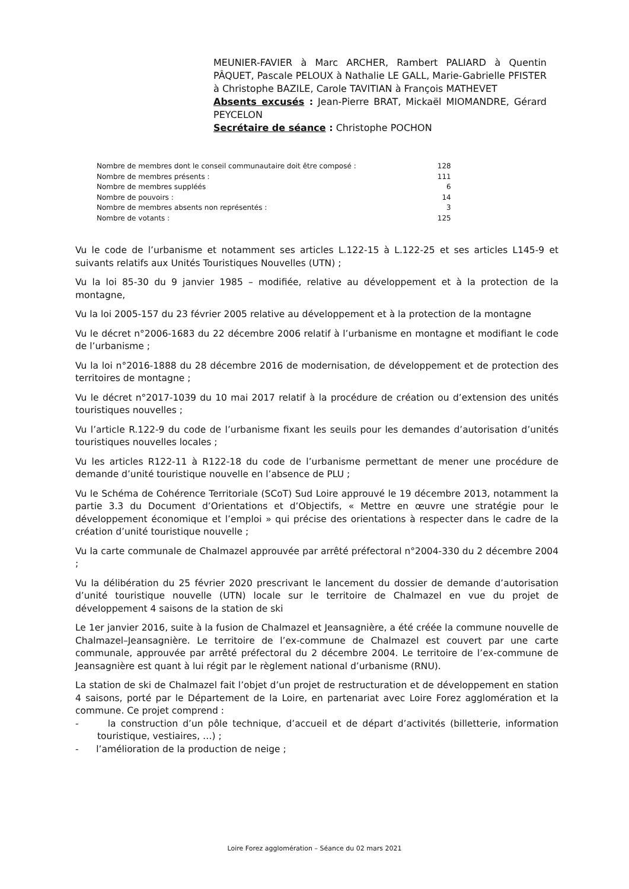MEUNIER-FAVIER à Marc ARCHER, Rambert PALIARD à Quentin PÂQUET, Pascale PELOUX à Nathalie LE GALL, Marie-Gabrielle PFISTER à Christophe BAZILE, Carole TAVITIAN à François MATHEVET
Absents excusés : Jean-Pierre BRAT, Mickaël MIOMANDRE, Gérard PEYCELON
Secrétaire de séance : Christophe POCHON
| Nombre de membres dont le conseil communautaire doit être composé : | 128 |
| Nombre de membres présents : | 111 |
| Nombre de membres suppléés | 6 |
| Nombre de pouvoirs : | 14 |
| Nombre de membres absents non représentés : | 3 |
| Nombre de votants : | 125 |
Vu le code de l’urbanisme et notamment ses articles L.122-15 à L.122-25 et ses articles L145-9 et suivants relatifs aux Unités Touristiques Nouvelles (UTN) ;
Vu la loi 85-30 du 9 janvier 1985 – modifiée, relative au développement et à la protection de la montagne,
Vu la loi 2005-157 du 23 février 2005 relative au développement et à la protection de la montagne
Vu le décret n°2006-1683 du 22 décembre 2006 relatif à l’urbanisme en montagne et modifiant le code de l’urbanisme ;
Vu la loi n°2016-1888 du 28 décembre 2016 de modernisation, de développement et de protection des territoires de montagne ;
Vu le décret n°2017-1039 du 10 mai 2017 relatif à la procédure de création ou d’extension des unités touristiques nouvelles ;
Vu l’article R.122-9 du code de l’urbanisme fixant les seuils pour les demandes d’autorisation d’unités touristiques nouvelles locales ;
Vu les articles R122-11 à R122-18 du code de l’urbanisme permettant de mener une procédure de demande d’unité touristique nouvelle en l’absence de PLU ;
Vu le Schéma de Cohérence Territoriale (SCoT) Sud Loire approuvé le 19 décembre 2013, notamment la partie 3.3 du Document d’Orientations et d’Objectifs, « Mettre en œuvre une stratégie pour le développement économique et l’emploi » qui précise des orientations à respecter dans le cadre de la création d’unité touristique nouvelle ;
Vu la carte communale de Chalmazel approuvée par arrêté préfectoral n°2004-330 du 2 décembre 2004 ;
Vu la délibération du 25 février 2020 prescrivant le lancement du dossier de demande d’autorisation d’unité touristique nouvelle (UTN) locale sur le territoire de Chalmazel en vue du projet de développement 4 saisons de la station de ski
Le 1er janvier 2016, suite à la fusion de Chalmazel et Jeansagnière, a été créée la commune nouvelle de Chalmazel–Jeansagnière. Le territoire de l’ex-commune de Chalmazel est couvert par une carte communale, approuvée par arrêté préfectoral du 2 décembre 2004. Le territoire de l’ex-commune de Jeansagnière est quant à lui régit par le règlement national d’urbanisme (RNU).
La station de ski de Chalmazel fait l’objet d’un projet de restructuration et de développement en station 4 saisons, porté par le Département de la Loire, en partenariat avec Loire Forez agglomération et la commune. Ce projet comprend :
- la construction d’un pôle technique, d’accueil et de départ d’activités (billetterie, information touristique, vestiaires, …) ;
- l’amélioration de la production de neige ;
Loire Forez agglomération – Séance du 02 mars 2021